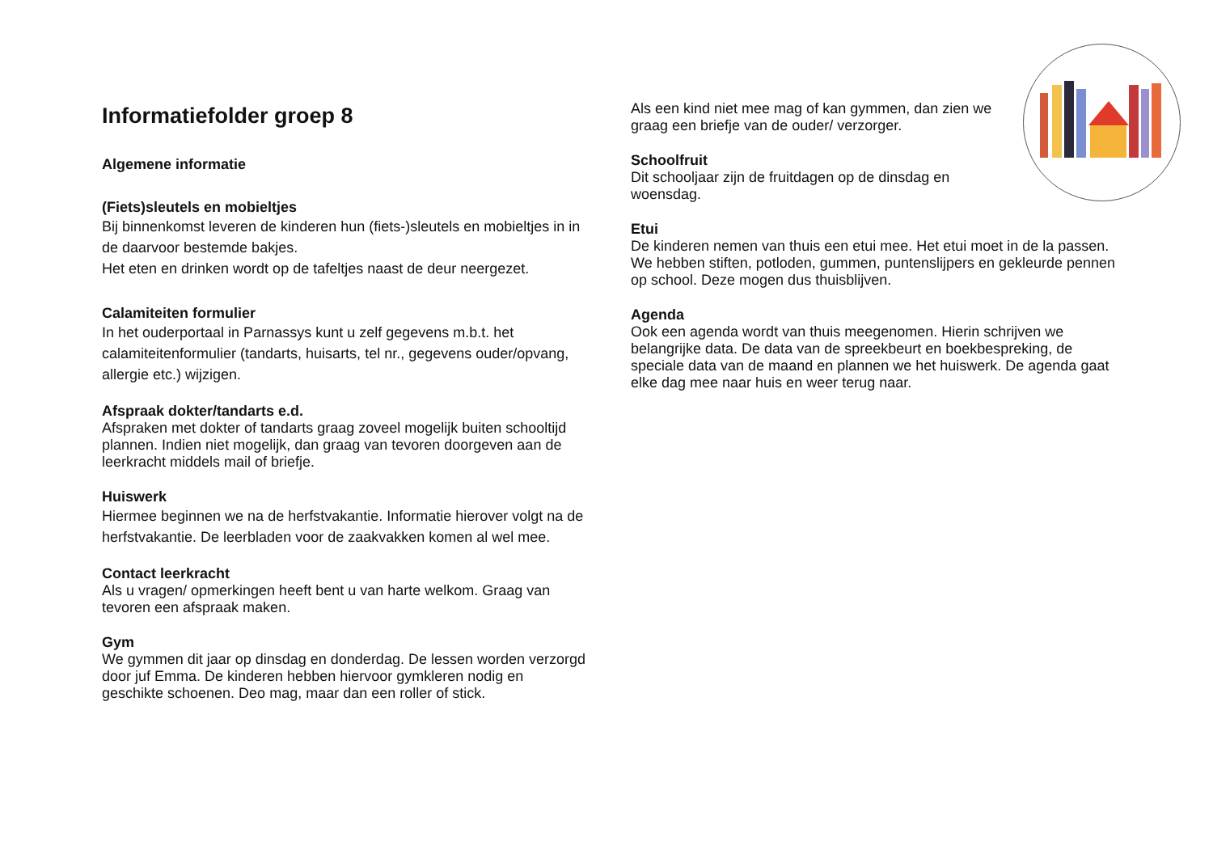Informatiefolder groep 8
Algemene informatie
(Fiets)sleutels en mobieltjes
Bij binnenkomst leveren de kinderen hun (fiets-)sleutels en mobieltjes in in de daarvoor bestemde bakjes.
Het eten en drinken wordt op de tafeltjes naast de deur neergezet.
Calamiteiten formulier
In het ouderportaal in Parnassys kunt u zelf gegevens m.b.t. het calamiteitenformulier (tandarts, huisarts, tel nr., gegevens ouder/opvang, allergie etc.) wijzigen.
Afspraak dokter/tandarts e.d.
Afspraken met dokter of tandarts graag zoveel mogelijk buiten schooltijd plannen. Indien niet mogelijk, dan graag van tevoren doorgeven aan de leerkracht middels mail of briefje.
Huiswerk
Hiermee beginnen we na de herfstvakantie. Informatie hierover volgt na de herfstvakantie. De leerbladen voor de zaakvakken komen al wel mee.
Contact leerkracht
Als u vragen/ opmerkingen heeft bent u van harte welkom. Graag van tevoren een afspraak maken.
Gym
We gymmen dit jaar op dinsdag en donderdag. De lessen worden verzorgd door juf Emma. De kinderen hebben hiervoor gymkleren nodig en geschikte schoenen. Deo mag, maar dan een roller of stick.
Als een kind niet mee mag of kan gymmen, dan zien we graag een briefje van de ouder/ verzorger.
Schoolfruit
Dit schooljaar zijn de fruitdagen op de dinsdag en woensdag.
Etui
De kinderen nemen van thuis een etui mee. Het etui moet in de la passen. We hebben stiften, potloden, gummen, puntenslijpers en gekleurde pennen op school. Deze mogen dus thuisblijven.
Agenda
Ook een agenda wordt van thuis meegenomen. Hierin schrijven we belangrijke data. De data van de spreekbeurt en boekbespreking, de speciale data van de maand en plannen we het huiswerk. De agenda gaat elke dag mee naar huis en weer terug naar.